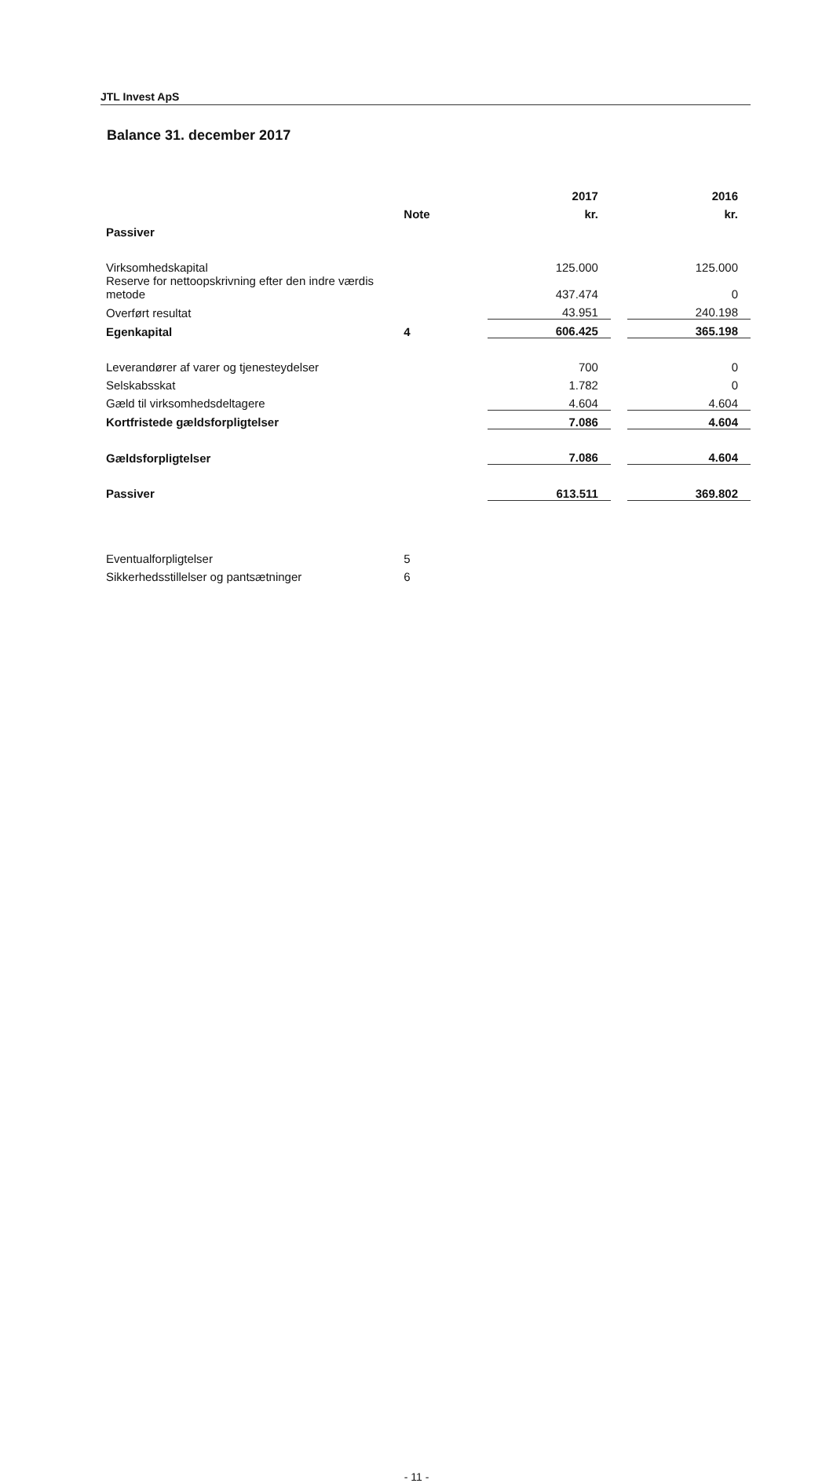JTL Invest ApS
Balance 31. december 2017
| | | 2017 | | 2016 |
| --- | --- | --- | --- | --- |
| | Note | kr. | | kr. |
| Passiver | | | | |
| Virksomhedskapital | | 125.000 | | 125.000 |
| Reserve for nettoopskrivning efter den indre værdis metode | | 437.474 | | 0 |
| Overført resultat | | 43.951 | | 240.198 |
| Egenkapital | 4 | 606.425 | | 365.198 |
| Leverandører af varer og tjenesteydelser | | 700 | | 0 |
| Selskabsskat | | 1.782 | | 0 |
| Gæld til virksomhedsdeltagere | | 4.604 | | 4.604 |
| Kortfristede gældsforpligtelser | | 7.086 | | 4.604 |
| Gældsforpligtelser | | 7.086 | | 4.604 |
| Passiver | | 613.511 | | 369.802 |
| Eventualforpligtelser | 5 | | | |
| Sikkerhedsstillelser og pantsætninger | 6 | | | |
- 11 -